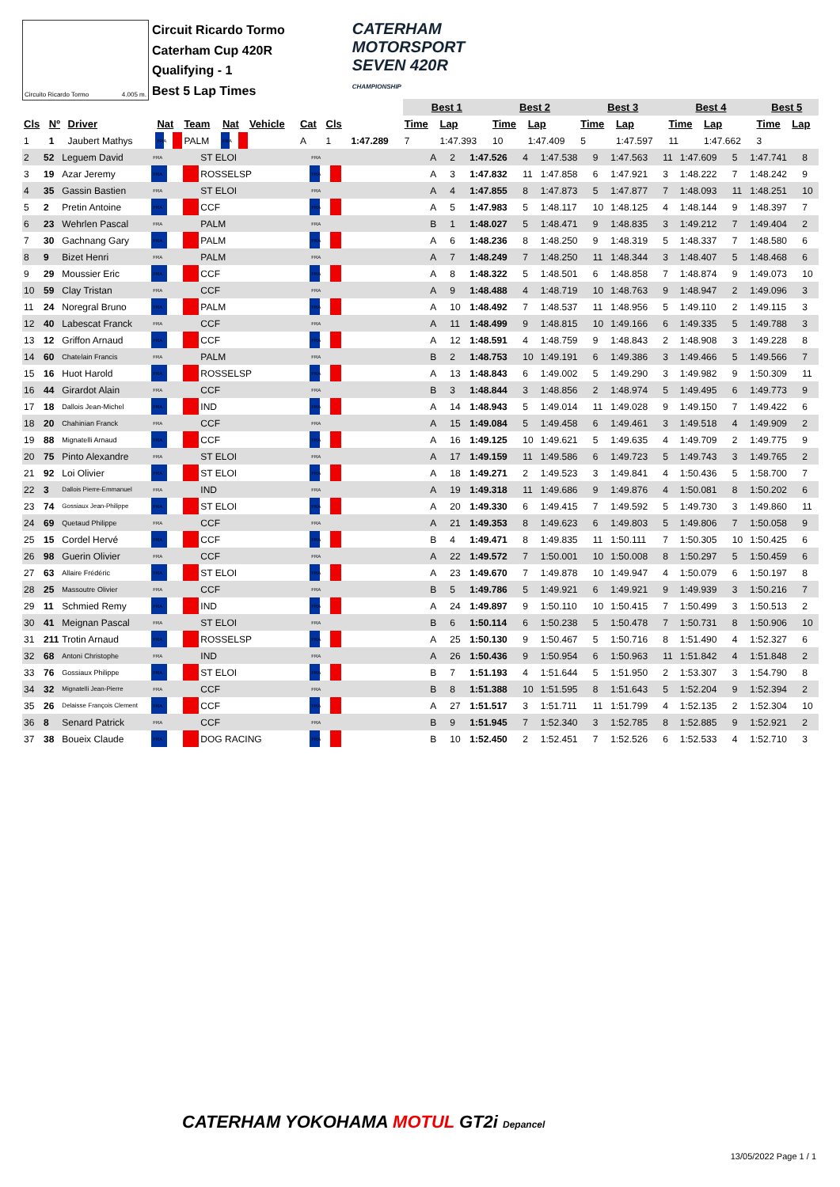Circuito Ricardo Tormo 4.005 m.
Circuit Ricardo Tormo
Caterham Cup 420R
Qualifying - 1
Best 5 Lap Times
CATERHAM
MOTORSPORT
SEVEN 420R
CHAMPIONSHIP
| | | | | | | | | | | Best 1 | | Best 2 | | Best 3 | | Best 4 | | Best 5 | |
| --- | --- | --- | --- | --- | --- | --- | --- | --- | --- | --- | --- | --- | --- | --- | --- | --- | --- | --- | --- |
| Cls | Nº | Driver | Nat | Team | Nat | Vehicle | Cat | Cls | | Time | Lap | Time | Lap | Time | Lap | Time | Lap | Time | Lap |
| 1 | 1 | Jaubert Mathys | FRA | PALM | FRA | | A | 1 | 1:47.289 | 7 | 1:47.393 | 10 | 1:47.409 | 5 | 1:47.597 | 11 | 1:47.662 | 3 | |
| 2 | 52 | Leguem David | FRA | ST ELOI | FRA | | A | 2 | 1:47.526 | 4 | 1:47.538 | 9 | 1:47.563 | 11 | 1:47.609 | 5 | 1:47.741 | 8 |
| 3 | 19 | Azar Jeremy | FRA | ROSSELSP | FRA | | A | 3 | 1:47.832 | 11 | 1:47.858 | 6 | 1:47.921 | 3 | 1:48.222 | 7 | 1:48.242 | 9 |
| 4 | 35 | Gassin Bastien | FRA | ST ELOI | FRA | | A | 4 | 1:47.855 | 8 | 1:47.873 | 5 | 1:47.877 | 7 | 1:48.093 | 11 | 1:48.251 | 10 |
| 5 | 2 | Pretin Antoine | FRA | CCF | FRA | | A | 5 | 1:47.983 | 5 | 1:48.117 | 10 | 1:48.125 | 4 | 1:48.144 | 9 | 1:48.397 | 7 |
| 6 | 23 | Wehrlen Pascal | FRA | PALM | FRA | | B | 1 | 1:48.027 | 5 | 1:48.471 | 9 | 1:48.835 | 3 | 1:49.212 | 7 | 1:49.404 | 2 |
| 7 | 30 | Gachnang Gary | FRA | PALM | FRA | | A | 6 | 1:48.236 | 8 | 1:48.250 | 9 | 1:48.319 | 5 | 1:48.337 | 7 | 1:48.580 | 6 |
| 8 | 9 | Bizet Henri | FRA | PALM | FRA | | A | 7 | 1:48.249 | 7 | 1:48.250 | 11 | 1:48.344 | 3 | 1:48.407 | 5 | 1:48.468 | 6 |
| 9 | 29 | Moussier Eric | FRA | CCF | FRA | | A | 8 | 1:48.322 | 5 | 1:48.501 | 6 | 1:48.858 | 7 | 1:48.874 | 9 | 1:49.073 | 10 |
| 10 | 59 | Clay Tristan | FRA | CCF | FRA | | A | 9 | 1:48.488 | 4 | 1:48.719 | 10 | 1:48.763 | 9 | 1:48.947 | 2 | 1:49.096 | 3 |
| 11 | 24 | Noregral Bruno | FRA | PALM | FRA | | A | 10 | 1:48.492 | 7 | 1:48.537 | 11 | 1:48.956 | 5 | 1:49.110 | 2 | 1:49.115 | 3 |
| 12 | 40 | Labescat Franck | FRA | CCF | FRA | | A | 11 | 1:48.499 | 9 | 1:48.815 | 10 | 1:49.166 | 6 | 1:49.335 | 5 | 1:49.788 | 3 |
| 13 | 12 | Griffon Arnaud | FRA | CCF | FRA | | A | 12 | 1:48.591 | 4 | 1:48.759 | 9 | 1:48.843 | 2 | 1:48.908 | 3 | 1:49.228 | 8 |
| 14 | 60 | Chatelain Francis | FRA | PALM | FRA | | B | 2 | 1:48.753 | 10 | 1:49.191 | 6 | 1:49.386 | 3 | 1:49.466 | 5 | 1:49.566 | 7 |
| 15 | 16 | Huot Harold | FRA | ROSSELSP | FRA | | A | 13 | 1:48.843 | 6 | 1:49.002 | 5 | 1:49.290 | 3 | 1:49.982 | 9 | 1:50.309 | 11 |
| 16 | 44 | Girardot Alain | FRA | CCF | FRA | | B | 3 | 1:48.844 | 3 | 1:48.856 | 2 | 1:48.974 | 5 | 1:49.495 | 6 | 1:49.773 | 9 |
| 17 | 18 | Dallois Jean-Michel | FRA | IND | FRA | | A | 14 | 1:48.943 | 5 | 1:49.014 | 11 | 1:49.028 | 9 | 1:49.150 | 7 | 1:49.422 | 6 |
| 18 | 20 | Chahinian Franck | FRA | CCF | FRA | | A | 15 | 1:49.084 | 5 | 1:49.458 | 6 | 1:49.461 | 3 | 1:49.518 | 4 | 1:49.909 | 2 |
| 19 | 88 | Mignatelli Arnaud | FRA | CCF | FRA | | A | 16 | 1:49.125 | 10 | 1:49.621 | 5 | 1:49.635 | 4 | 1:49.709 | 2 | 1:49.775 | 9 |
| 20 | 75 | Pinto Alexandre | FRA | ST ELOI | FRA | | A | 17 | 1:49.159 | 11 | 1:49.586 | 6 | 1:49.723 | 5 | 1:49.743 | 3 | 1:49.765 | 2 |
| 21 | 92 | Loi Olivier | FRA | ST ELOI | FRA | | A | 18 | 1:49.271 | 2 | 1:49.523 | 3 | 1:49.841 | 4 | 1:50.436 | 5 | 1:58.700 | 7 |
| 22 | 3 | Dallois Pierre-Emmanuel | FRA | IND | FRA | | A | 19 | 1:49.318 | 11 | 1:49.686 | 9 | 1:49.876 | 4 | 1:50.081 | 8 | 1:50.202 | 6 |
| 23 | 74 | Gossiaux Jean-Philippe | FRA | ST ELOI | FRA | | A | 20 | 1:49.330 | 6 | 1:49.415 | 7 | 1:49.592 | 5 | 1:49.730 | 3 | 1:49.860 | 11 |
| 24 | 69 | Quetaud Philippe | FRA | CCF | FRA | | A | 21 | 1:49.353 | 8 | 1:49.623 | 6 | 1:49.803 | 5 | 1:49.806 | 7 | 1:50.058 | 9 |
| 25 | 15 | Cordel Hervé | FRA | CCF | FRA | | B | 4 | 1:49.471 | 8 | 1:49.835 | 11 | 1:50.111 | 7 | 1:50.305 | 10 | 1:50.425 | 6 |
| 26 | 98 | Guerin Olivier | FRA | CCF | FRA | | A | 22 | 1:49.572 | 7 | 1:50.001 | 10 | 1:50.008 | 8 | 1:50.297 | 5 | 1:50.459 | 6 |
| 27 | 63 | Allaire Frédéric | FRA | ST ELOI | FRA | | A | 23 | 1:49.670 | 7 | 1:49.878 | 10 | 1:49.947 | 4 | 1:50.079 | 6 | 1:50.197 | 8 |
| 28 | 25 | Massoutre Olivier | FRA | CCF | FRA | | B | 5 | 1:49.786 | 5 | 1:49.921 | 6 | 1:49.921 | 9 | 1:49.939 | 3 | 1:50.216 | 7 |
| 29 | 11 | Schmied Remy | FRA | IND | FRA | | A | 24 | 1:49.897 | 9 | 1:50.110 | 10 | 1:50.415 | 7 | 1:50.499 | 3 | 1:50.513 | 2 |
| 30 | 41 | Meignan Pascal | FRA | ST ELOI | FRA | | B | 6 | 1:50.114 | 6 | 1:50.238 | 5 | 1:50.478 | 7 | 1:50.731 | 8 | 1:50.906 | 10 |
| 31 | 211 | Trotin Arnaud | FRA | ROSSELSP | FRA | | A | 25 | 1:50.130 | 9 | 1:50.467 | 5 | 1:50.716 | 8 | 1:51.490 | 4 | 1:52.327 | 6 |
| 32 | 68 | Antoni Christophe | FRA | IND | FRA | | A | 26 | 1:50.436 | 9 | 1:50.954 | 6 | 1:50.963 | 11 | 1:51.842 | 4 | 1:51.848 | 2 |
| 33 | 76 | Gossiaux Philippe | FRA | ST ELOI | FRA | | B | 7 | 1:51.193 | 4 | 1:51.644 | 5 | 1:51.950 | 2 | 1:53.307 | 3 | 1:54.790 | 8 |
| 34 | 32 | Mignatelli Jean-Pierre | FRA | CCF | FRA | | B | 8 | 1:51.388 | 10 | 1:51.595 | 8 | 1:51.643 | 5 | 1:52.204 | 9 | 1:52.394 | 2 |
| 35 | 26 | Delaisse François Clement | FRA | CCF | FRA | | A | 27 | 1:51.517 | 3 | 1:51.711 | 11 | 1:51.799 | 4 | 1:52.135 | 2 | 1:52.304 | 10 |
| 36 | 8 | Senard Patrick | FRA | CCF | FRA | | B | 9 | 1:51.945 | 7 | 1:52.340 | 3 | 1:52.785 | 8 | 1:52.885 | 9 | 1:52.921 | 2 |
| 37 | 38 | Boueix Claude | FRA | DOG RACING | FRA | | B | 10 | 1:52.450 | 2 | 1:52.451 | 7 | 1:52.526 | 6 | 1:52.533 | 4 | 1:52.710 | 3 |
CATERHAM YOKOHAMA MOTUL GT2i Depancel
13/05/2022 Page 1 / 1